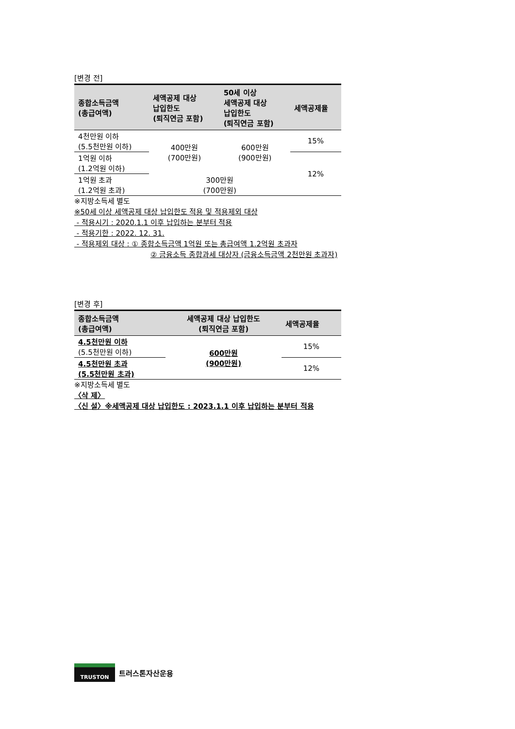[변경 전]
| 종합소득금액 (총급여액) | 세액공제 대상 납입한도 (퇴직연금 포함) | 50세 이상 세액공제 대상 납입한도 (퇴직연금 포함) | 세액공제율 |
| --- | --- | --- | --- |
| 4천만원 이하 (5.5천만원 이하) | 400만원 (700만원) | 600만원 (900만원) | 15% |
| 1억원 이하 (1.2억원 이하) | | | 12% |
| 1억원 초과 (1.2억원 초과) | 300만원 (700만원) | | |
※지방소득세 별도
※50세 이상 세액공제 대상 납입한도 적용 및 적용제외 대상
- 적용시기 : 2020.1.1 이후 납입하는 분부터 적용
- 적용기한 : 2022. 12. 31.
- 적용제외 대상 : ① 종합소득금액 1억원 또는 총급여액 1.2억원 초과자
② 금융소득 종합과세 대상자 (금융소득금액 2천만원 초과자)
[변경 후]
| 종합소득금액 (총급여액) | 세액공제 대상 납입한도 (퇴직연금 포함) | 세액공제율 |
| --- | --- | --- |
| 4.5천만원 이하 (5.5천만원 이하) | 600만원 (900만원) | 15% |
| 4.5천만원 초과 (5.5천만원 초과) | | 12% |
※지방소득세 별도
〈삭 제〉
〈신 설〉※세액공제 대상 납입한도 : 2023.1.1 이후 납입하는 분부터 적용
TRUSTON
트러스톤자산운용